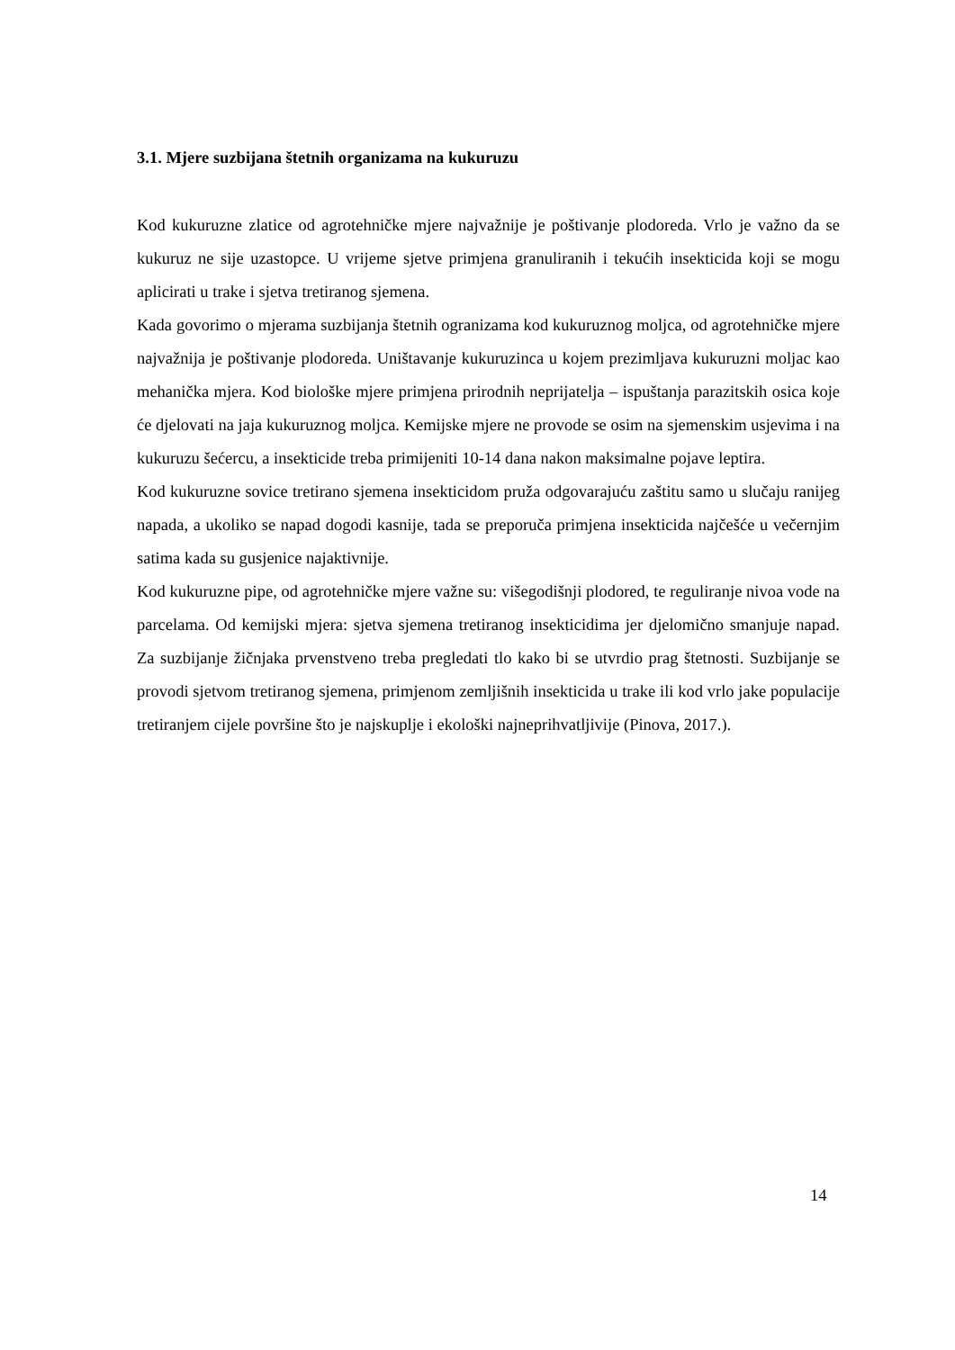3.1. Mjere suzbijana štetnih organizama na kukuruzu
Kod kukuruzne zlatice od agrotehničke mjere najvažnije je poštivanje plodoreda. Vrlo je važno da se kukuruz ne sije uzastopce. U vrijeme sjetve primjena granuliranih i tekućih insekticida koji se mogu aplicirati u trake i sjetva tretiranog sjemena.
Kada govorimo o mjerama suzbijanja štetnih ogranizama kod kukuruznog moljca, od agrotehničke mjere najvažnija je poštivanje plodoreda. Uništavanje kukuruzinca u kojem prezimljava kukuruzni moljac kao mehanička mjera. Kod biološke mjere primjena prirodnih neprijatelja – ispuštanja parazitskih osica koje će djelovati na jaja kukuruznog moljca. Kemijske mjere ne provode se osim na sjemenskim usjevima i na kukuruzu šećercu, a insekticide treba primijeniti 10-14 dana nakon maksimalne pojave leptira.
Kod kukuruzne sovice tretirano sjemena insekticidom pruža odgovarajuću zaštitu samo u slučaju ranijeg napada, a ukoliko se napad dogodi kasnije, tada se preporuča primjena insekticida najčešće u večernjim satima kada su gusjenice najaktivnije.
Kod kukuruzne pipe, od agrotehničke mjere važne su: višegodišnji plodored, te reguliranje nivoa vode na parcelama. Od kemijski mjera: sjetva sjemena tretiranog insekticidima jer djelomično smanjuje napad. Za suzbijanje žičnjaka prvenstveno treba pregledati tlo kako bi se utvrdio prag štetnosti. Suzbijanje se provodi sjetvom tretiranog sjemena, primjenom zemljišnih insekticida u trake ili kod vrlo jake populacije tretiranjem cijele površine što je najskuplje i ekološki najneprihvatljivije (Pinova, 2017.).
14